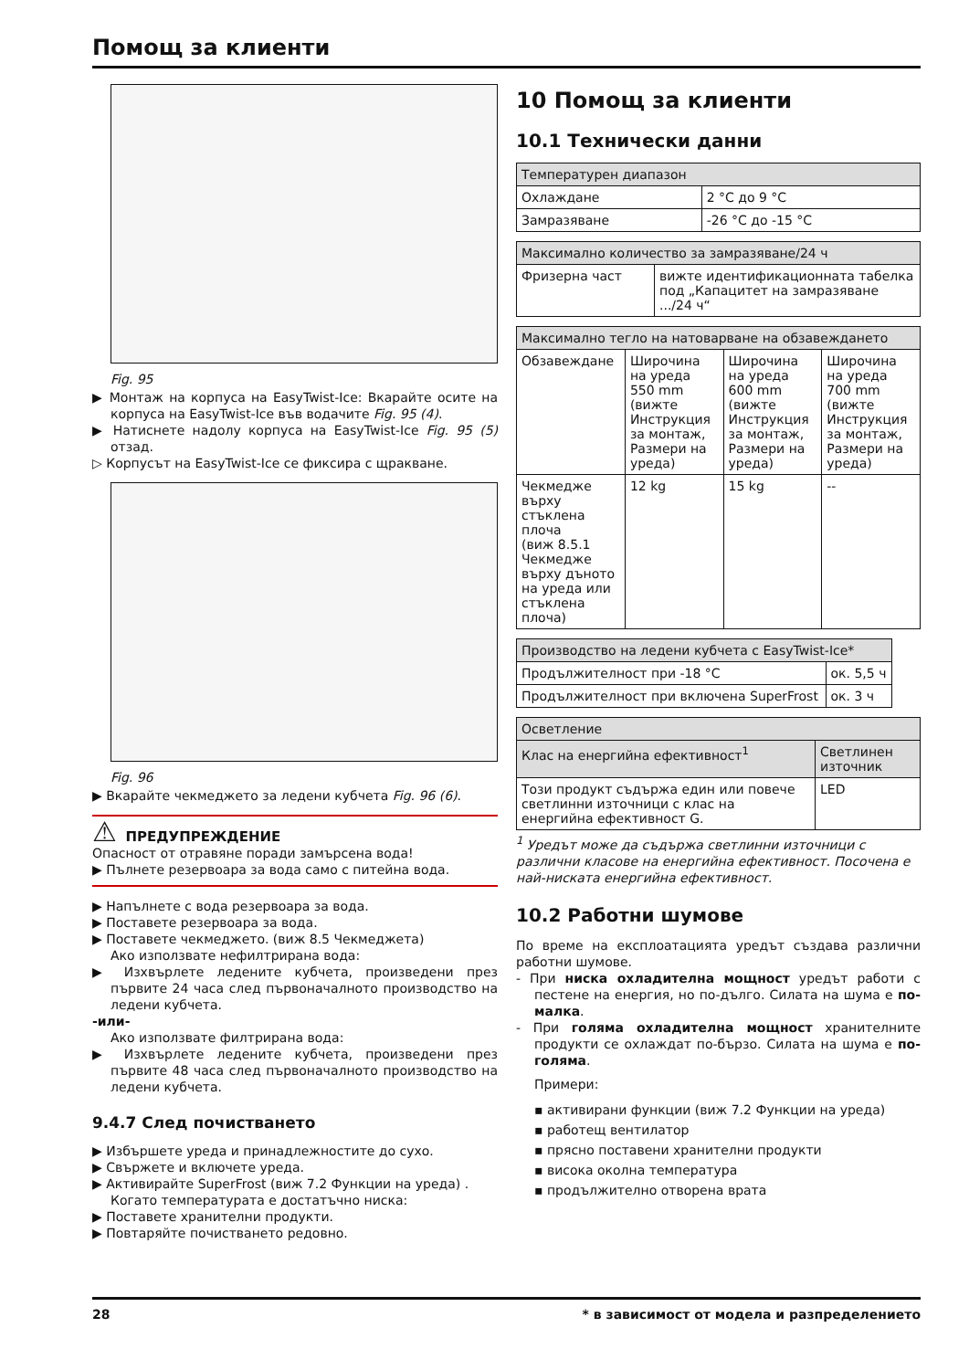Помощ за клиенти
Fig. 95
▶ Монтаж на корпуса на EasyTwist-Ice: Вкарайте осите на корпуса на EasyTwist-Ice във водачите Fig. 95 (4).
▶ Натиснете надолу корпуса на EasyTwist-Ice Fig. 95 (5) отзад.
▷ Корпусът на EasyTwist-Ice се фиксира с щракване.
Fig. 96
▶ Вкарайте чекмеджето за ледени кубчета Fig. 96 (6).
⚠ ПРЕДУПРЕЖДЕНИЕ
Опасност от отравяне поради замърсена вода!
▶ Пълнете резервоара за вода само с питейна вода.
▶ Напълнете с вода резервоара за вода.
▶ Поставете резервоара за вода.
▶ Поставете чекмеджето. (виж 8.5 Чекмеджета)
Ако използвате нефилтрирана вода:
▶ Изхвърлете ледените кубчета, произведени през първите 24 часа след първоначалното производство на ледени кубчета.
-или-
Ако използвате филтрирана вода:
▶ Изхвърлете ледените кубчета, произведени през първите 48 часа след първоначалното производство на ледени кубчета.
9.4.7 След почистването
▶ Избършете уреда и принадлежностите до сухо.
▶ Свържете и включете уреда.
▶ Активирайте SuperFrost (виж 7.2 Функции на уреда) .
Когато температурата е достатъчно ниска:
▶ Поставете хранителни продукти.
▶ Повтаряйте почистването редовно.
10 Помощ за клиенти
10.1 Технически данни
| Температурен диапазон | |
| --- | --- |
| Охлаждане | 2 °C до 9 °C |
| Замразяване | -26 °C до -15 °C |
| Максимално количество за замразяване/24 ч | |
| --- | --- |
| Фризерна част | вижте идентификационната табелка под „Капацитет на замразяване .../24 ч“ |
| Максимално тегло на натоварване на обзавеждането | | | |
| --- | --- | --- | --- |
| Обзавеждане | Широчина на уреда 550 mm (вижте Инструкция за монтаж, Размери на уреда) | Широчина на уреда 600 mm (вижте Инструкция за монтаж, Размери на уреда) | Широчина на уреда 700 mm (вижте Инструкция за монтаж, Размери на уреда) |
| Чекмедже върху стъклена плоча (виж 8.5.1 Чекмедже върху дъното на уреда или стъклена плоча) | 12 kg | 15 kg | -- |
| Производство на ледени кубчета с EasyTwist-Ice* | |
| --- | --- |
| Продължителност при -18 °C | ок. 5,5 ч |
| Продължителност при включена SuperFrost | ок. 3 ч |
| Осветление | |
| --- | --- |
| Клас на енергийна ефективност<sup>1</sup> | Светлинен източник |
| Този продукт съдържа един или повече светлинни източници с клас на енергийна ефективност G. | LED |
<sup>1</sup> Уредът може да съдържа светлинни източници с различни класове на енергийна ефективност. Посочена е най-ниската енергийна ефективност.
10.2 Работни шумове
По време на експлоатацията уредът създава различни работни шумове.
- При ниска охладителна мощност уредът работи с пестене на енергия, но по-дълго. Силата на шума е по-малка.
- При голяма охладителна мощност хранителните продукти се охлаждат по-бързо. Силата на шума е по-голяма.
Примери:
▪ активирани функции (виж 7.2 Функции на уреда)
▪ работещ вентилатор
▪ прясно поставени хранителни продукти
▪ висока околна температура
▪ продължително отворена врата
28 * в зависимост от модела и разпределението